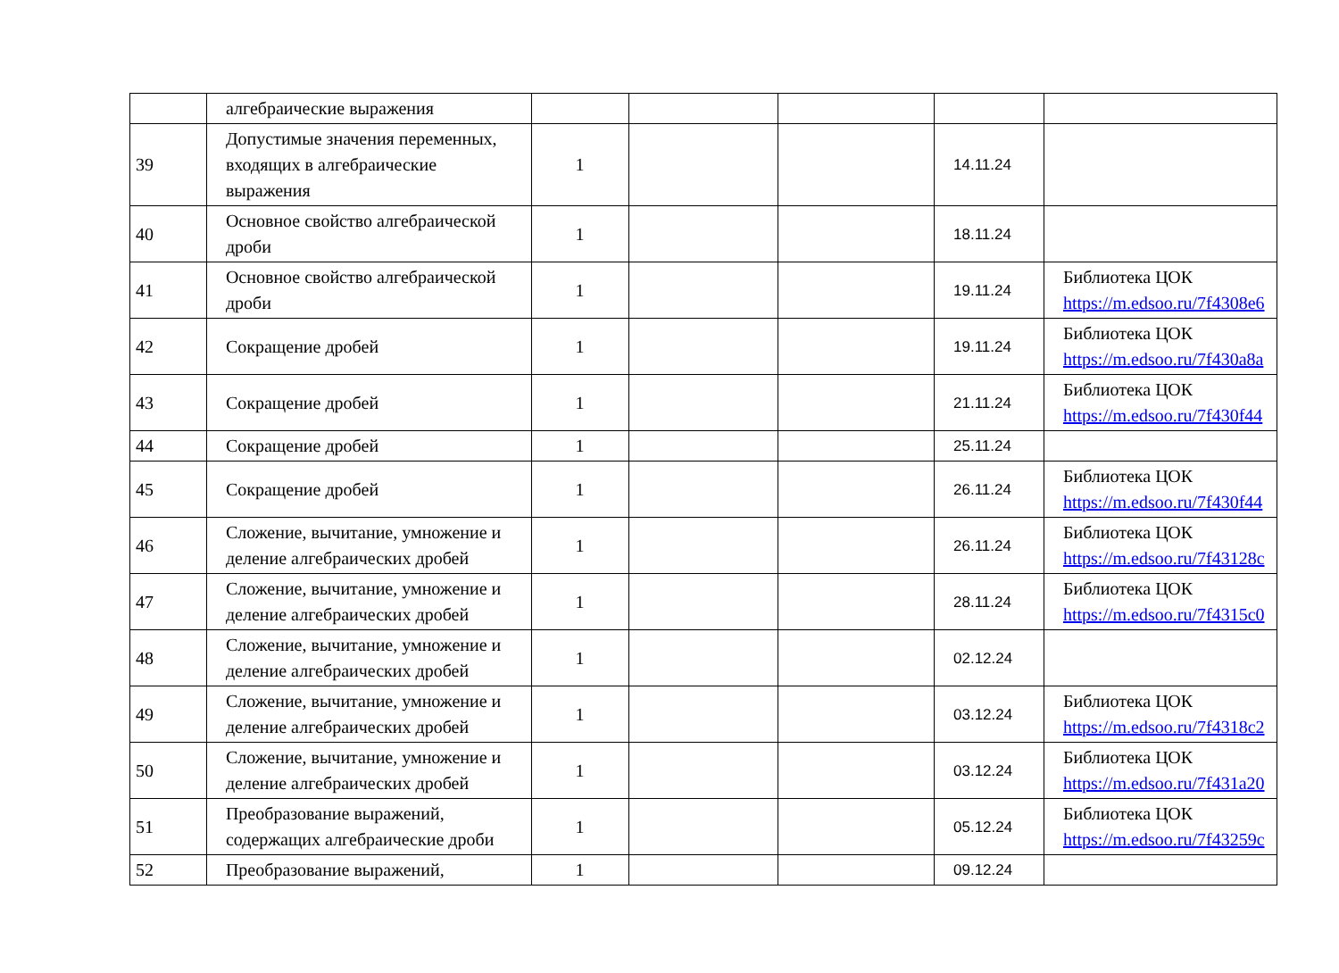| | алгебраические выражения | | | | | |
| 39 | Допустимые значения переменных, входящих в алгебраические выражения | 1 | | | 14.11.24 | |
| 40 | Основное свойство алгебраической дроби | 1 | | | 18.11.24 | |
| 41 | Основное свойство алгебраической дроби | 1 | | | 19.11.24 | Библиотека ЦОК https://m.edsoo.ru/7f4308e6 |
| 42 | Сокращение дробей | 1 | | | 19.11.24 | Библиотека ЦОК https://m.edsoo.ru/7f430a8a |
| 43 | Сокращение дробей | 1 | | | 21.11.24 | Библиотека ЦОК https://m.edsoo.ru/7f430f44 |
| 44 | Сокращение дробей | 1 | | | 25.11.24 | |
| 45 | Сокращение дробей | 1 | | | 26.11.24 | Библиотека ЦОК https://m.edsoo.ru/7f430f44 |
| 46 | Сложение, вычитание, умножение и деление алгебраических дробей | 1 | | | 26.11.24 | Библиотека ЦОК https://m.edsoo.ru/7f43128c |
| 47 | Сложение, вычитание, умножение и деление алгебраических дробей | 1 | | | 28.11.24 | Библиотека ЦОК https://m.edsoo.ru/7f4315c0 |
| 48 | Сложение, вычитание, умножение и деление алгебраических дробей | 1 | | | 02.12.24 | |
| 49 | Сложение, вычитание, умножение и деление алгебраических дробей | 1 | | | 03.12.24 | Библиотека ЦОК https://m.edsoo.ru/7f4318c2 |
| 50 | Сложение, вычитание, умножение и деление алгебраических дробей | 1 | | | 03.12.24 | Библиотека ЦОК https://m.edsoo.ru/7f431a20 |
| 51 | Преобразование выражений, содержащих алгебраические дроби | 1 | | | 05.12.24 | Библиотека ЦОК https://m.edsoo.ru/7f43259c |
| 52 | Преобразование выражений, | 1 | | | 09.12.24 | |